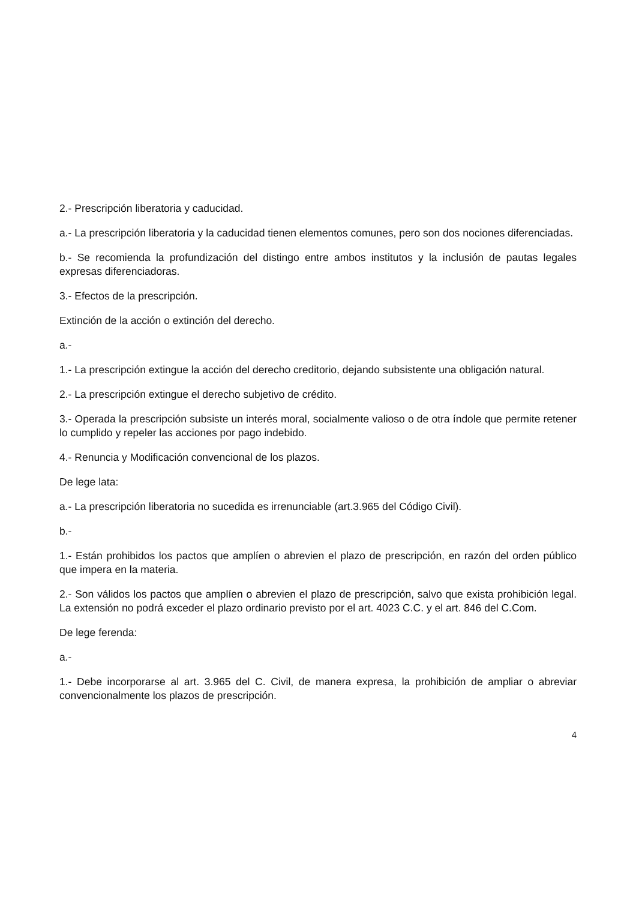2.- Prescripción liberatoria y caducidad.
a.- La prescripción liberatoria y la caducidad tienen elementos comunes, pero son dos nociones diferenciadas.
b.- Se recomienda la profundización del distingo entre ambos institutos y la inclusión de pautas legales expresas diferenciadoras.
3.- Efectos de la prescripción.
Extinción de la acción o extinción del derecho.
a.-
1.- La prescripción extingue la acción del derecho creditorio, dejando subsistente una obligación natural.
2.- La prescripción extingue el derecho subjetivo de crédito.
3.- Operada la prescripción subsiste un interés moral, socialmente valioso o de otra índole que permite retener lo cumplido y repeler las acciones por pago indebido.
4.- Renuncia y Modificación convencional de los plazos.
De lege lata:
a.- La prescripción liberatoria no sucedida es irrenunciable (art.3.965 del Código Civil).
b.-
1.- Están prohibidos los pactos que amplíen o abrevien el plazo de prescripción, en razón del orden público que impera en la materia.
2.- Son válidos los pactos que amplíen o abrevien el plazo de prescripción, salvo que exista prohibición legal. La extensión no podrá exceder el plazo ordinario previsto por el art. 4023 C.C. y el art. 846 del C.Com.
De lege ferenda:
a.-
1.- Debe incorporarse al art. 3.965 del C. Civil, de manera expresa, la prohibición de ampliar o abreviar convencionalmente los plazos de prescripción.
4